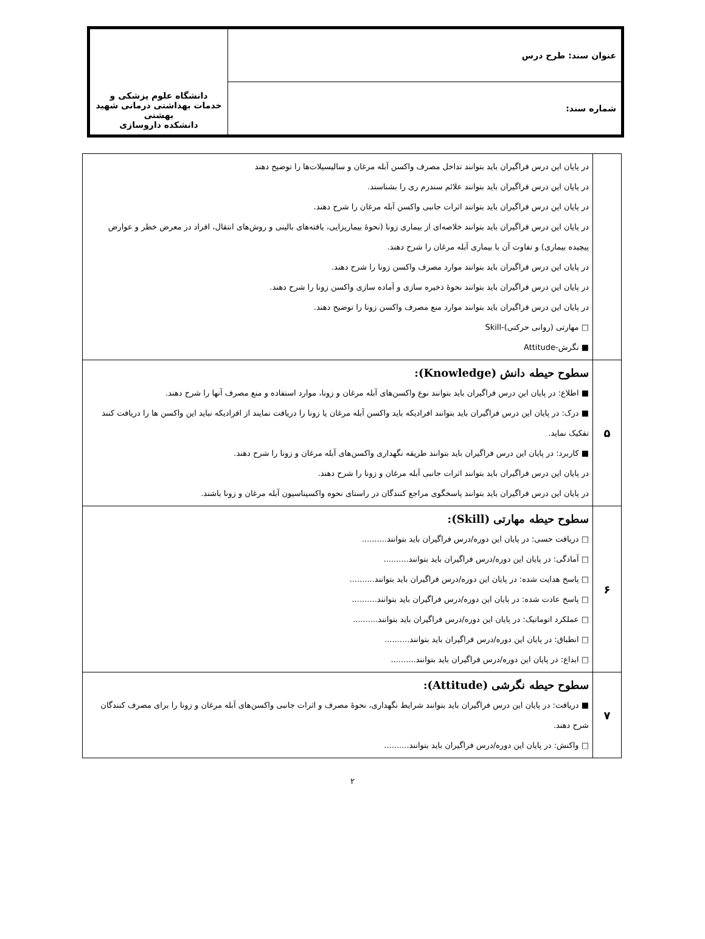| عنوان سند: طرح درس | دانشگاه علوم پزشکی و خدمات بهداشتی درمانی شهید بهشتی دانشکده داروسازی |
| شماره سند: | |
| | در پایان این درس فراگیران باید بتوانند تداخل مصرف واکسن آبله مرغان و سالیسیلات‌ها را توضیح دهند در پایان این درس فراگیران باید بتوانند علائم سندرم ری را بشناسند. در پایان این درس فراگیران باید بتوانند اثرات جانبی واکسن آبله مرغان را شرح دهند. در پایان این درس فراگیران باید بتوانند خلاصه‌ای از بیماری زونا (نحوۀ بیماریزایی، یافته‌های بالینی و روش‌های انتقال، افراد در معرض خطر و عوارض پیچیده بیماری) و تفاوت آن با بیماری آبله مرغان را شرح دهند. در پایان این درس فراگیران باید بتوانند موارد مصرف واکسن زونا را شرح دهند. در پایان این درس فراگیران باید بتوانند نحوۀ ذخیره سازی و آماده سازی واکسن زونا را شرح دهند. در پایان این درس فراگیران باید بتوانند موارد منع مصرف واکسن زونا را توضیح دهند. □ مهارتی (روانی حرکتی)-Skill ■ نگرش-Attitude |
| ۵ | سطوح حیطه دانش (Knowledge): ■ اطلاع: در پایان این درس فراگیران باید بتوانند نوع واکسن‌های آبله مرغان و زونا، موارد استفاده و منع مصرف آنها را شرح دهند. ■ درک: در پایان این درس فراگیران باید بتوانند افرادیکه باید واکسن آبله مرغان یا زونا را دریافت نمایند از افرادیکه نباید این واکسن ها را دریافت کنند تفکیک نماید. ■ کاربرد: در پایان این درس فراگیران باید بتوانند طریقه نگهداری واکسن‌های آبله مرغان و زونا را شرح دهند. در پایان این درس فراگیران باید بتوانند اثرات جانبی آبله مرغان و زونا را شرح دهند. در پایان این درس فراگیران باید بتوانند پاسخگوی مراجع کنندگان در راستای نحوه واکسیناسیون آبله مرغان و زونا باشند. |
| ۶ | سطوح حیطه مهارتی (Skill): □ دریافت حسی: در پایان این دوره/درس فراگیران باید بتوانند.......... □ آمادگی: در پایان این دوره/درس فراگیران باید بتوانند.......... □ پاسخ هدایت شده: در پایان این دوره/درس فراگیران باید بتوانند.......... □ پاسخ عادت شده: در پایان این دوره/درس فراگیران باید بتوانند.......... □ عملکرد اتوماتیک: در پایان این دوره/درس فراگیران باید بتوانند.......... □ انطباق: در پایان این دوره/درس فراگیران باید بتوانند.......... □ ابداع: در پایان این دوره/درس فراگیران باید بتوانند.......... |
| ۷ | سطوح حیطه نگرشی (Attitude): ■ دریافت: در پایان این درس فراگیران باید بتوانند شرایط نگهداری، نحوۀ مصرف و اثرات جانبی واکسن‌های آبله مرغان و زونا را برای مصرف کنندگان شرح دهند. □ واکنش: در پایان این دوره/درس فراگیران باید بتوانند.......... |
۲